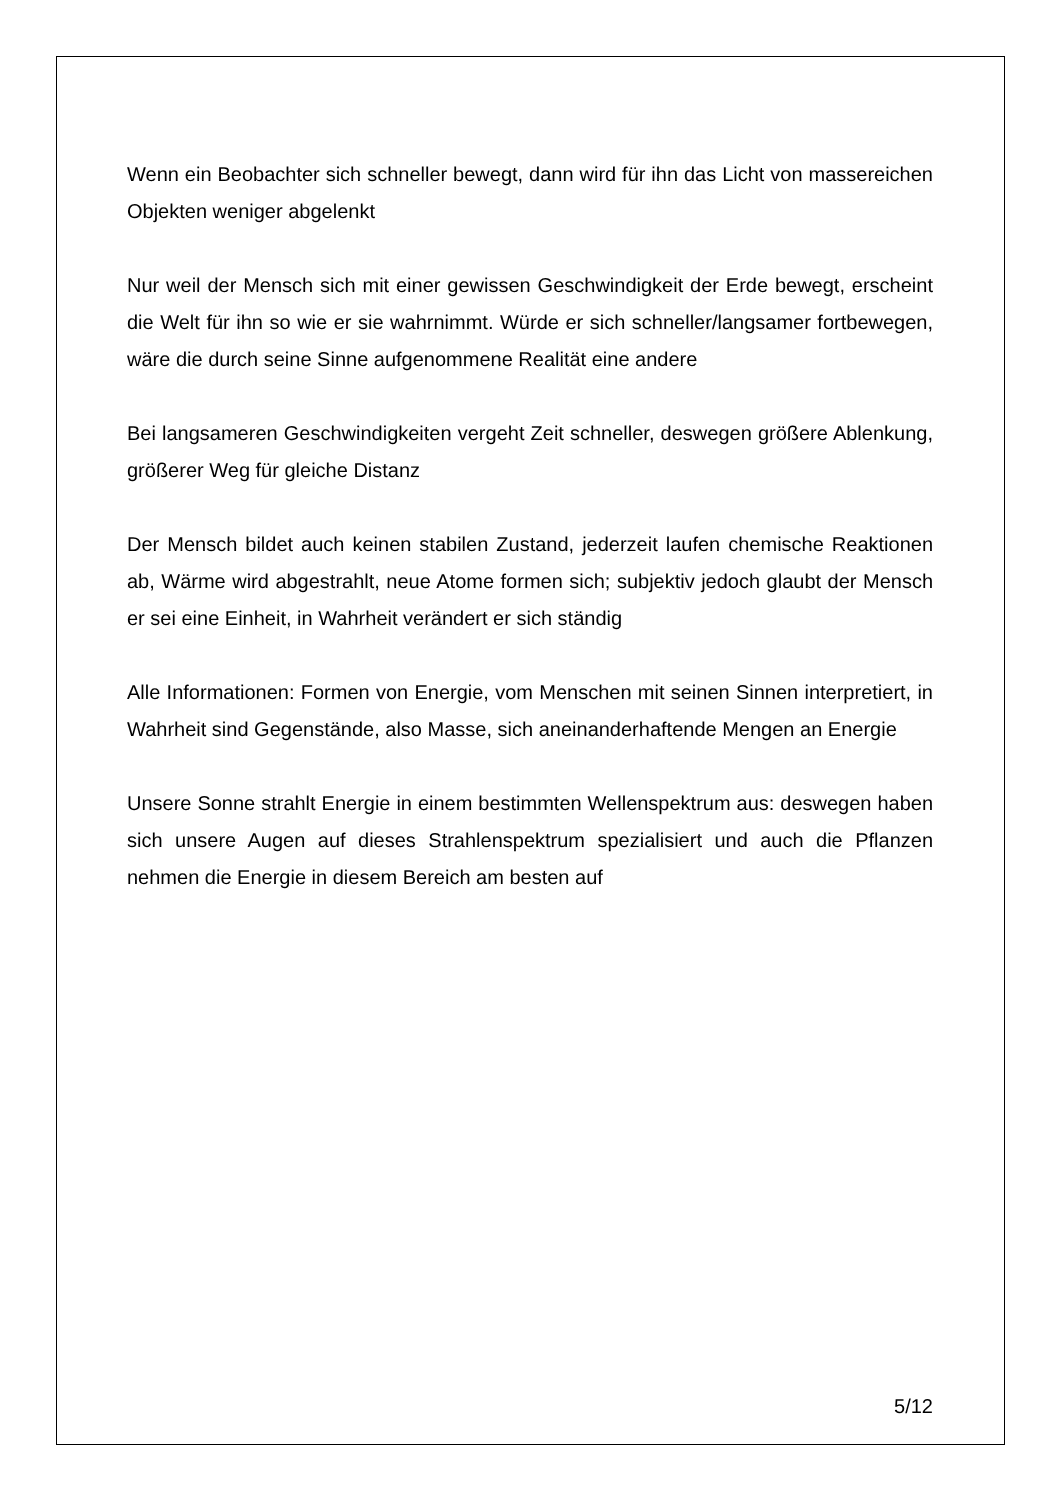Wenn ein Beobachter sich schneller bewegt, dann wird für ihn das Licht von massereichen Objekten weniger abgelenkt
Nur weil der Mensch sich mit einer gewissen Geschwindigkeit der Erde bewegt, erscheint die Welt für ihn so wie er sie wahrnimmt. Würde er sich schneller/langsamer fortbewegen, wäre die durch seine Sinne aufgenommene Realität eine andere
Bei langsameren Geschwindigkeiten vergeht Zeit schneller, deswegen größere Ablenkung, größerer Weg für gleiche Distanz
Der Mensch bildet auch keinen stabilen Zustand, jederzeit laufen chemische Reaktionen ab, Wärme wird abgestrahlt, neue Atome formen sich; subjektiv jedoch glaubt der Mensch er sei eine Einheit, in Wahrheit verändert er sich ständig
Alle Informationen: Formen von Energie, vom Menschen mit seinen Sinnen interpretiert, in Wahrheit sind Gegenstände, also Masse, sich aneinanderhaftende Mengen an Energie
Unsere Sonne strahlt Energie in einem bestimmten Wellenspektrum aus: deswegen haben sich unsere Augen auf dieses Strahlenspektrum spezialisiert und auch die Pflanzen nehmen die Energie in diesem Bereich am besten auf
5/12